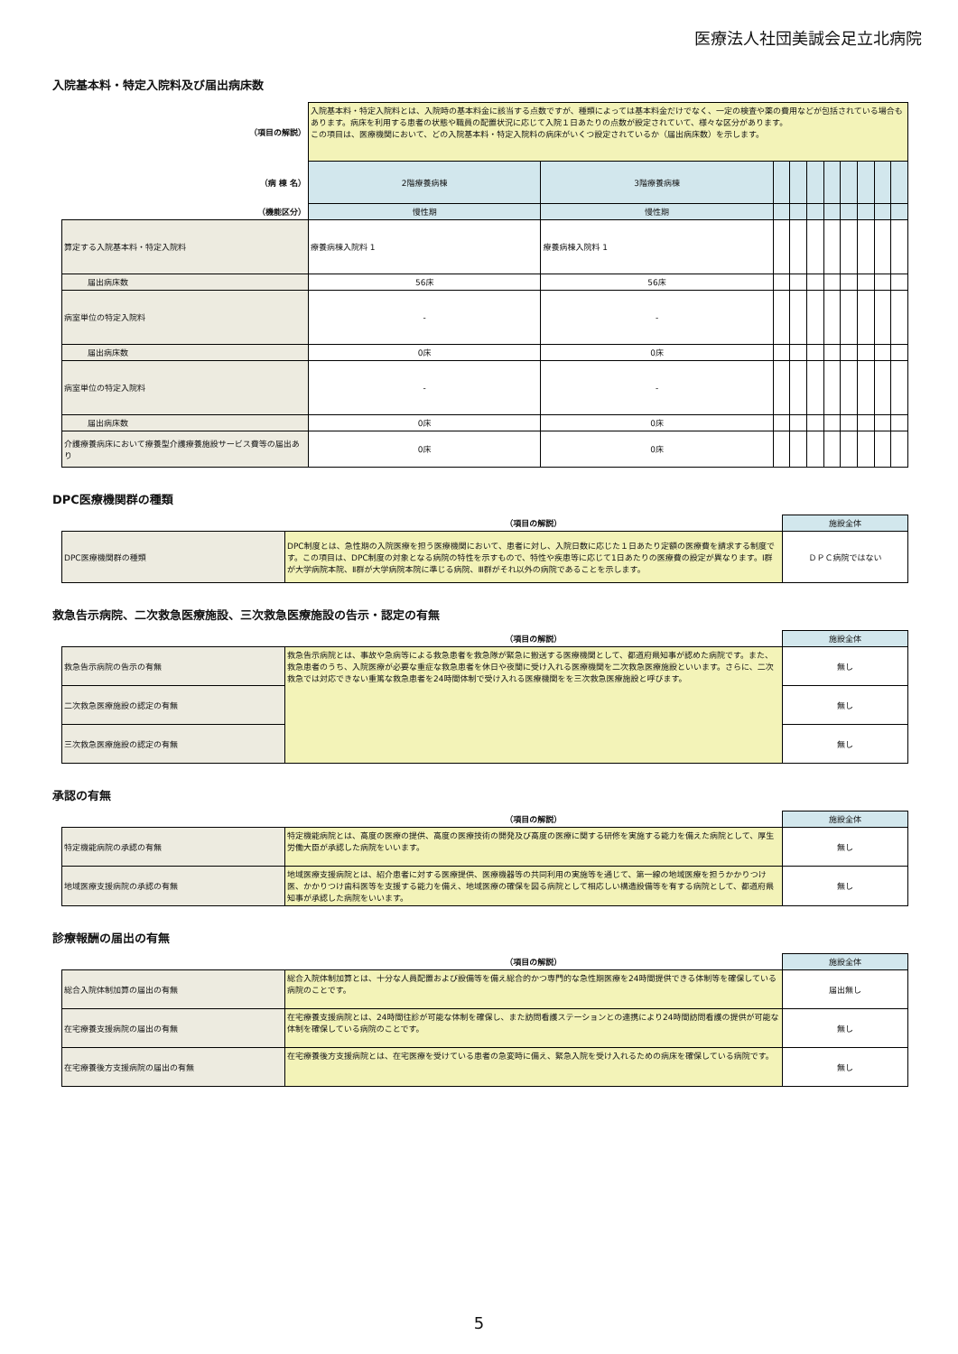医療法人社団美誠会足立北病院
入院基本料・特定入院料及び届出病床数
| （項目の解説） | 入院基本料・特定入院料とは、入院時の基本料金に該当する点数ですが、種類によっては基本料金だけでなく、一定の検査や薬の費用などが包括されている場合もあります。病床を利用する患者の状態や職員の配置状況に応じて入院１日あたりの点数が設定されていて、様々な区分があります。 この項目は、医療機関において、どの入院基本料・特定入院料の病床がいくつ設定されているか（届出病床数）を示します。 | | | | | | | | | |
| （病 棟 名） | 2階療養病棟 | 3階療養病棟 | | | | | | | | |
| （機能区分） | 慢性期 | 慢性期 | | | | | | | | |
| 算定する入院基本料・特定入院料 | 療養病棟入院料 1 | 療養病棟入院料 1 | | | | | | | | |
| 届出病床数 | 56床 | 56床 | | | | | | | | |
| 病室単位の特定入院料 | - | - | | | | | | | | |
| 届出病床数 | 0床 | 0床 | | | | | | | | |
| 病室単位の特定入院料 | - | - | | | | | | | | |
| 届出病床数 | 0床 | 0床 | | | | | | | | |
| 介護療養病床において療養型介護療養施設サービス費等の届出あり | 0床 | 0床 | | | | | | | | |
DPC医療機関群の種類
| | （項目の解説） | 施設全体 |
| DPC医療機関群の種類 | DPC制度とは、急性期の入院医療を担う医療機関において、患者に対し、入院日数に応じた１日あたり定額の医療費を請求する制度です。この項目は、DPC制度の対象となる病院の特性を示すもので、特性や疾患等に応じて1日あたりの医療費の設定が異なります。Ⅰ群が大学病院本院、Ⅱ群が大学病院本院に準じる病院、Ⅲ群がそれ以外の病院であることを示します。 | ＤＰＣ病院ではない |
救急告示病院、二次救急医療施設、三次救急医療施設の告示・認定の有無
| | （項目の解説） | 施設全体 |
| 救急告示病院の告示の有無 | 救急告示病院とは、事故や急病等による救急患者を救急隊が緊急に搬送する医療機関として、都道府県知事が認めた病院です。また、救急患者のうち、入院医療が必要な重症な救急患者を休日や夜間に受け入れる医療機関を二次救急医療施設といいます。さらに、二次救急では対応できない重篤な救急患者を24時間体制で受け入れる医療機関をを三次救急医療施設と呼びます。 | 無し |
| 二次救急医療施設の認定の有無 | | 無し |
| 三次救急医療施設の認定の有無 | | 無し |
承認の有無
| | （項目の解説） | 施設全体 |
| 特定機能病院の承認の有無 | 特定機能病院とは、高度の医療の提供、高度の医療技術の開発及び高度の医療に関する研修を実施する能力を備えた病院として、厚生労働大臣が承認した病院をいいます。 | 無し |
| 地域医療支援病院の承認の有無 | 地域医療支援病院とは、紹介患者に対する医療提供、医療機器等の共同利用の実施等を通じて、第一線の地域医療を担うかかりつけ医、かかりつけ歯科医等を支援する能力を備え、地域医療の確保を図る病院として相応しい構造設備等を有する病院として、都道府県知事が承認した病院をいいます。 | 無し |
診療報酬の届出の有無
| | （項目の解説） | 施設全体 |
| 総合入院体制加算の届出の有無 | 総合入院体制加算とは、十分な人員配置および設備等を備え総合的かつ専門的な急性期医療を24時間提供できる体制等を確保している病院のことです。 | 届出無し |
| 在宅療養支援病院の届出の有無 | 在宅療養支援病院とは、24時間往診が可能な体制を確保し、また訪問看護ステーションとの連携により24時間訪問看護の提供が可能な体制を確保している病院のことです。 | 無し |
| 在宅療養後方支援病院の届出の有無 | 在宅療養後方支援病院とは、在宅医療を受けている患者の急変時に備え、緊急入院を受け入れるための病床を確保している病院です。 | 無し |
5